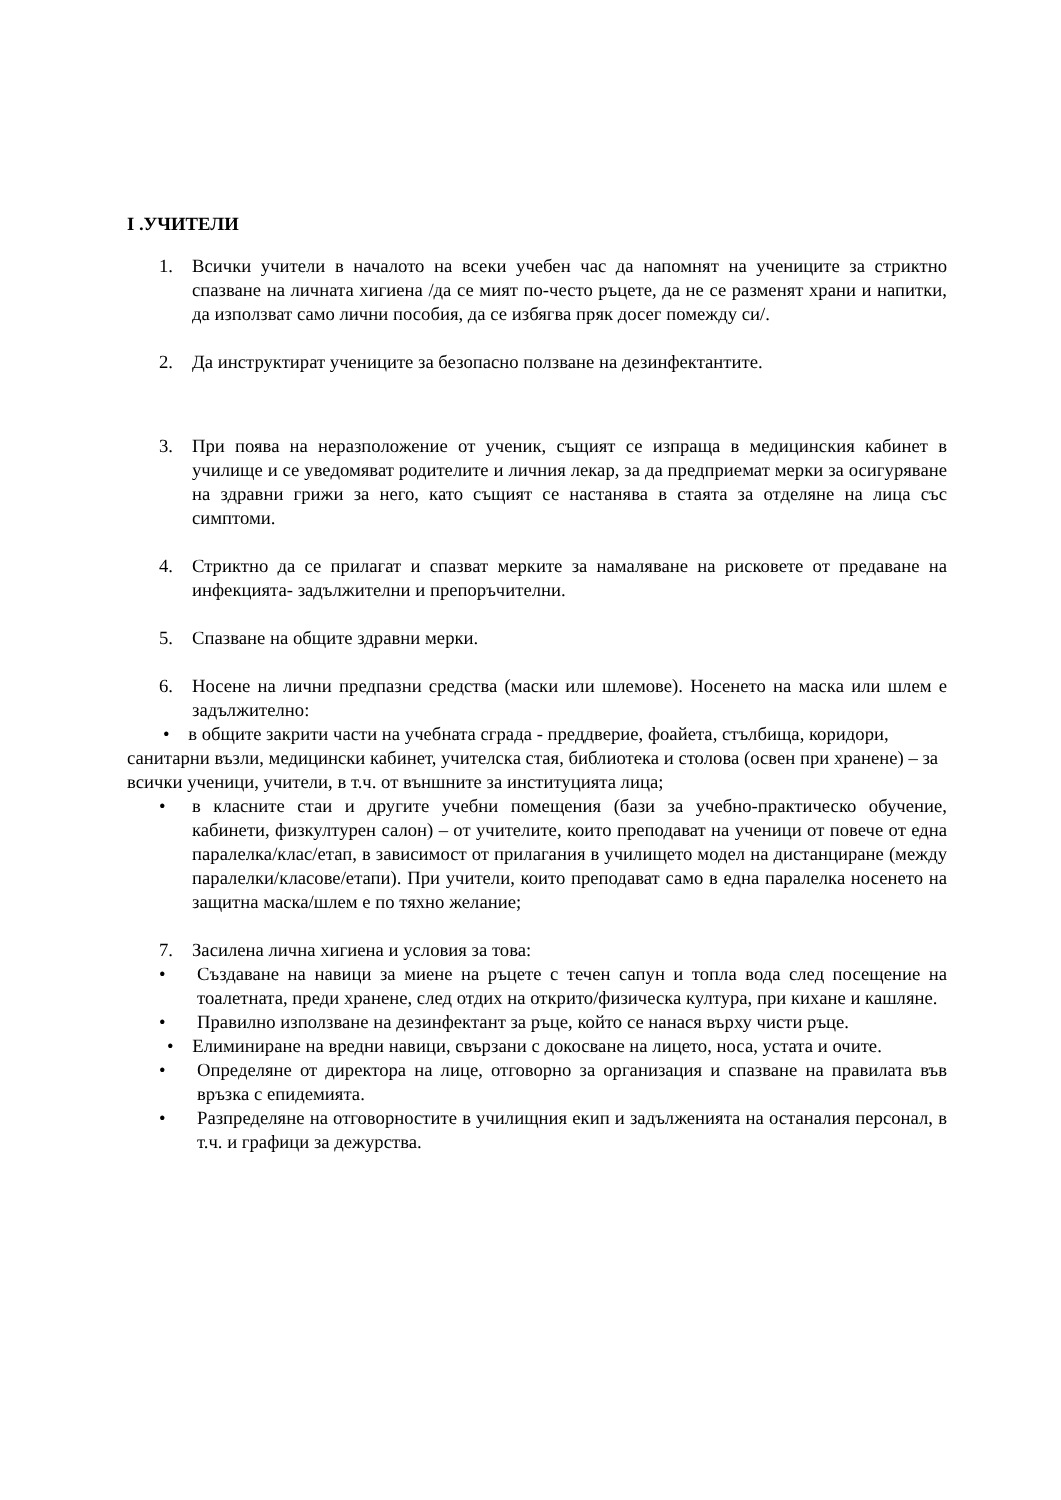I .УЧИТЕЛИ
1. Всички учители в началото на всеки учебен час да напомнят на учениците за стриктно спазване на личната хигиена /да се мият по-често ръцете, да не се разменят храни и напитки, да използват само лични пособия, да се избягва пряк досег помежду си/.
2. Да инструктират учениците за безопасно ползване на дезинфектантите.
3. При поява на неразположение от ученик, същият се изпраща в медицинския кабинет в училище и се уведомяват родителите и личния лекар, за да предприемат мерки за осигуряване на здравни грижи за него, като същият се настанява в стаята за отделяне на лица със симптоми.
4. Стриктно да се прилагат и спазват мерките за намаляване на рисковете от предаване на инфекцията- задължителни и препоръчителни.
5. Спазване на общите здравни мерки.
6. Носене на лични предпазни средства (маски или шлемове). Носенето на маска или шлем е задължително:
• в общите закрити части на учебната сграда - преддверие, фоайета, стълбища, коридори, санитарни възли, медицински кабинет, учителска стая, библиотека и столова (освен при хранене) – за всички ученици, учители, в т.ч. от външните за институцията лица;
• в класните стаи и другите учебни помещения (бази за учебно-практическо обучение, кабинети, физкултурен салон) – от учителите, които преподават на ученици от повече от една паралелка/клас/етап, в зависимост от прилагания в училището модел на дистанциране (между паралелки/класове/етапи). При учители, които преподават само в една паралелка носенето на защитна маска/шлем е по тяхно желание;
7. Засилена лична хигиена и условия за това:
• Създаване на навици за миене на ръцете с течен сапун и топла вода след посещение на тоалетната, преди хранене, след отдих на открито/физическа култура, при кихане и кашляне.
• Правилно използване на дезинфектант за ръце, който се нанася върху чисти ръце.
• Елиминиране на вредни навици, свързани с докосване на лицето, носа, устата и очите.
• Определяне от директора на лице, отговорно за организация и спазване на правилата във връзка с епидемията.
• Разпределяне на отговорностите в училищния екип и задълженията на останалия персонал, в т.ч. и графици за дежурства.